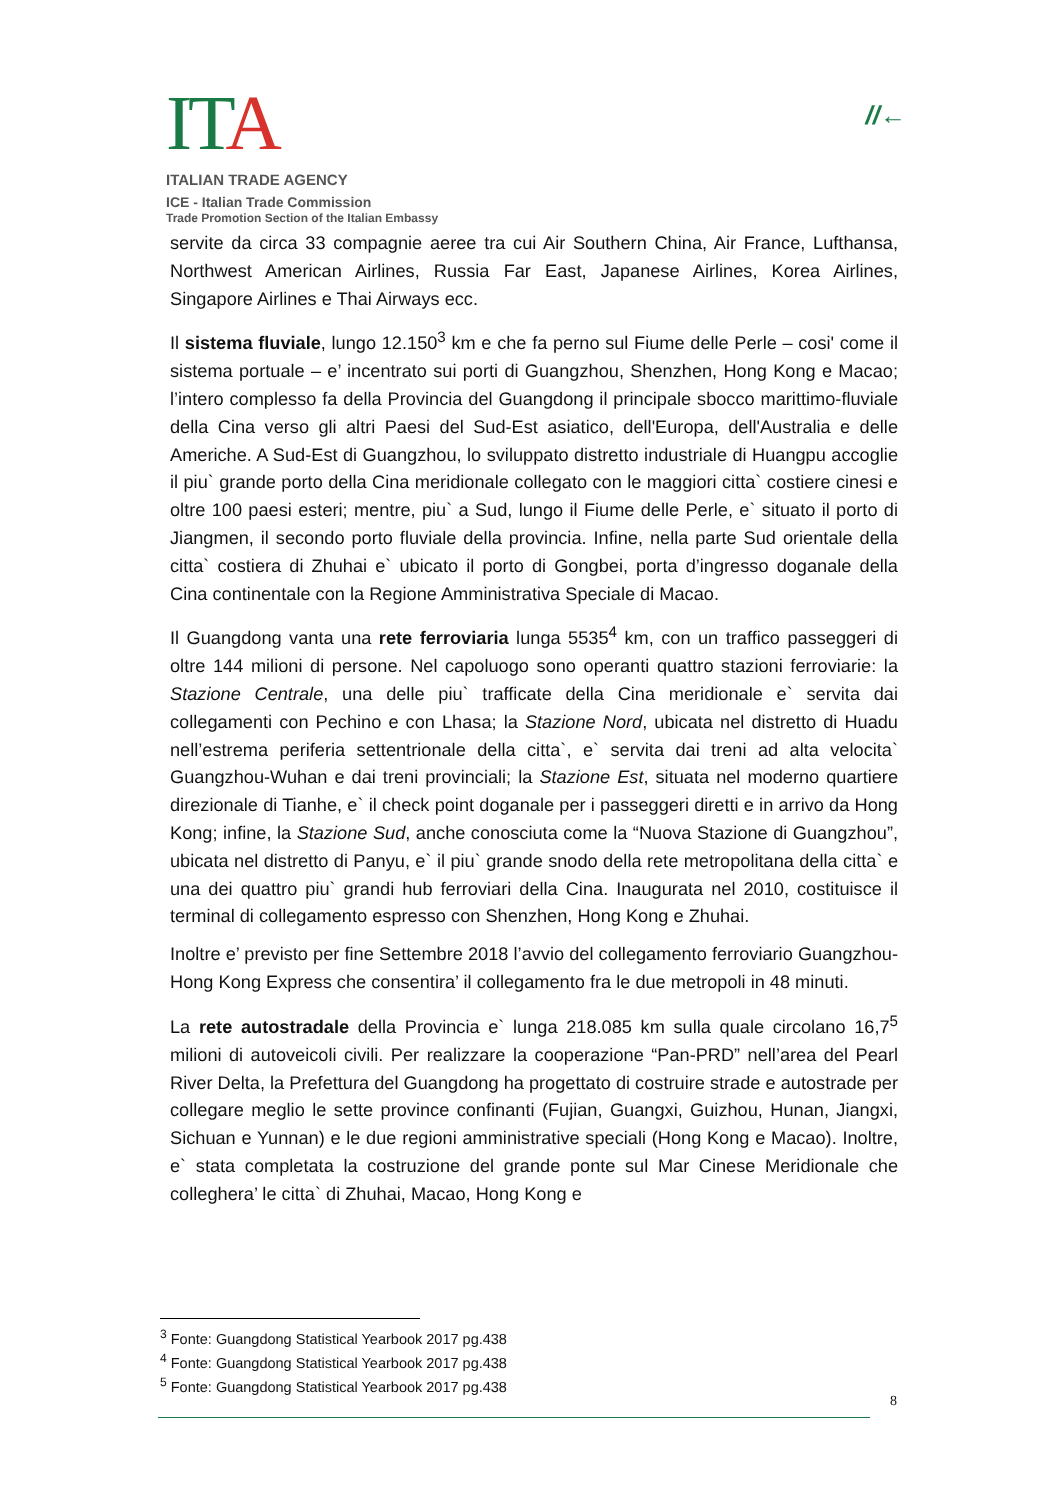ITA
ITALIAN TRADE AGENCY
ICE - Italian Trade Commission
Trade Promotion Section of the Italian Embassy
//←
servite da circa 33 compagnie aeree tra cui Air Southern China, Air France, Lufthansa, Northwest American Airlines, Russia Far East, Japanese Airlines, Korea Airlines, Singapore Airlines e Thai Airways ecc.
Il sistema fluviale, lungo 12.150<sup>3</sup> km e che fa perno sul Fiume delle Perle – cosi' come il sistema portuale – e’ incentrato sui porti di Guangzhou, Shenzhen, Hong Kong e Macao; l’intero complesso fa della Provincia del Guangdong il principale sbocco marittimo-fluviale della Cina verso gli altri Paesi del Sud-Est asiatico, dell'Europa, dell'Australia e delle Americhe. A Sud-Est di Guangzhou, lo sviluppato distretto industriale di Huangpu accoglie il piu` grande porto della Cina meridionale collegato con le maggiori citta` costiere cinesi e oltre 100 paesi esteri; mentre, piu` a Sud, lungo il Fiume delle Perle, e` situato il porto di Jiangmen, il secondo porto fluviale della provincia. Infine, nella parte Sud orientale della citta` costiera di Zhuhai e` ubicato il porto di Gongbei, porta d’ingresso doganale della Cina continentale con la Regione Amministrativa Speciale di Macao.
Il Guangdong vanta una rete ferroviaria lunga 5535<sup>4</sup> km, con un traffico passeggeri di oltre 144 milioni di persone. Nel capoluogo sono operanti quattro stazioni ferroviarie: la Stazione Centrale, una delle piu` trafficate della Cina meridionale e` servita dai collegamenti con Pechino e con Lhasa; la Stazione Nord, ubicata nel distretto di Huadu nell’estrema periferia settentrionale della citta`, e` servita dai treni ad alta velocita` Guangzhou-Wuhan e dai treni provinciali; la Stazione Est, situata nel moderno quartiere direzionale di Tianhe, e` il check point doganale per i passeggeri diretti e in arrivo da Hong Kong; infine, la Stazione Sud, anche conosciuta come la “Nuova Stazione di Guangzhou”, ubicata nel distretto di Panyu, e` il piu` grande snodo della rete metropolitana della citta` e una dei quattro piu` grandi hub ferroviari della Cina. Inaugurata nel 2010, costituisce il terminal di collegamento espresso con Shenzhen, Hong Kong e Zhuhai.
Inoltre e’ previsto per fine Settembre 2018 l’avvio del collegamento ferroviario Guangzhou- Hong Kong Express che consentira’ il collegamento fra le due metropoli in 48 minuti.
La rete autostradale della Provincia e` lunga 218.085 km sulla quale circolano 16,7<sup>5</sup> milioni di autoveicoli civili. Per realizzare la cooperazione “Pan-PRD” nell’area del Pearl River Delta, la Prefettura del Guangdong ha progettato di costruire strade e autostrade per collegare meglio le sette province confinanti (Fujian, Guangxi, Guizhou, Hunan, Jiangxi, Sichuan e Yunnan) e le due regioni amministrative speciali (Hong Kong e Macao). Inoltre, e` stata completata la costruzione del grande ponte sul Mar Cinese Meridionale che colleghera’ le citta` di Zhuhai, Macao, Hong Kong e
<sup>3</sup> Fonte: Guangdong Statistical Yearbook 2017 pg.438
<sup>4</sup> Fonte: Guangdong Statistical Yearbook 2017 pg.438
<sup>5</sup> Fonte: Guangdong Statistical Yearbook 2017 pg.438
8